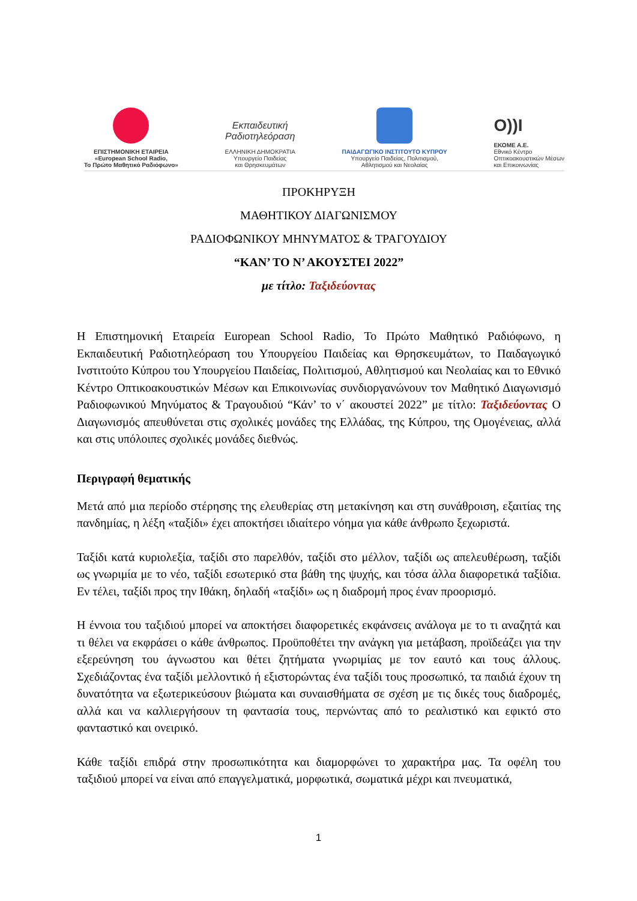ΕΠΙΣΤΗΜΟΝΙΚΗ ΕΤΑΙΡΕΙΑ
«European School Radio,
Το Πρώτο Μαθητικό Ραδιόφωνο»
Εκπαιδευτική
Ραδιοτηλεόραση
ΕΛΛΗΝΙΚΗ ΔΗΜΟΚΡΑΤΙΑ
Υπουργείο Παιδείας
και Θρησκευμάτων
ΠΑΙΔΑΓΩΓΙΚΟ ΙΝΣΤΙΤΟΥΤΟ ΚΥΠΡΟΥ
Υπουργείο Παιδείας, Πολιτισμού,
Αθλητισμού και Νεολαίας
O))I
ΕΚΟΜΕ Α.Ε.
Εθνικό Κέντρο
Οπτικοακουστικών Μέσων
και Επικοινωνίας
ΠΡΟΚΗΡΥΞΗ
ΜΑΘΗΤΙΚΟΥ ΔΙΑΓΩΝΙΣΜΟΥ
ΡΑΔΙΟΦΩΝΙΚΟΥ ΜΗΝΥΜΑΤΟΣ & ΤΡΑΓΟΥΔΙΟΥ
“ΚΑΝ’ ΤΟ Ν’ ΑΚΟΥΣΤΕΙ 2022”
με τίτλο: Ταξιδεύοντας
Η Επιστημονική Εταιρεία European School Radio, Το Πρώτο Μαθητικό Ραδιόφωνο, η Εκπαιδευτική Ραδιοτηλεόραση του Υπουργείου Παιδείας και Θρησκευμάτων, το Παιδαγωγικό Ινστιτούτο Κύπρου του Υπουργείου Παιδείας, Πολιτισμού, Αθλητισμού και Νεολαίας και το Εθνικό Κέντρο Οπτικοακουστικών Μέσων και Επικοινωνίας συνδιοργανώνουν τον Μαθητικό Διαγωνισμό Ραδιοφωνικού Μηνύματος & Τραγουδιού “Κάν’ το ν΄ ακουστεί 2022” με τίτλο: Ταξιδεύοντας Ο Διαγωνισμός απευθύνεται στις σχολικές μονάδες της Ελλάδας, της Κύπρου, της Ομογένειας, αλλά και στις υπόλοιπες σχολικές μονάδες διεθνώς.
Περιγραφή θεματικής
Μετά από μια περίοδο στέρησης της ελευθερίας στη μετακίνηση και στη συνάθροιση, εξαιτίας της πανδημίας, η λέξη «ταξίδι» έχει αποκτήσει ιδιαίτερο νόημα για κάθε άνθρωπο ξεχωριστά.
Ταξίδι κατά κυριολεξία, ταξίδι στο παρελθόν, ταξίδι στο μέλλον, ταξίδι ως απελευθέρωση, ταξίδι ως γνωριμία με το νέο, ταξίδι εσωτερικό στα βάθη της ψυχής, και τόσα άλλα διαφορετικά ταξίδια. Εν τέλει, ταξίδι προς την Ιθάκη, δηλαδή «ταξίδι» ως η διαδρομή προς έναν προορισμό.
Η έννοια του ταξιδιού μπορεί να αποκτήσει διαφορετικές εκφάνσεις ανάλογα με το τι αναζητά και τι θέλει να εκφράσει ο κάθε άνθρωπος. Προϋποθέτει την ανάγκη για μετάβαση, προϊδεάζει για την εξερεύνηση του άγνωστου και θέτει ζητήματα γνωριμίας με τον εαυτό και τους άλλους. Σχεδιάζοντας ένα ταξίδι μελλοντικό ή εξιστορώντας ένα ταξίδι τους προσωπικό, τα παιδιά έχουν τη δυνατότητα να εξωτερικεύσουν βιώματα και συναισθήματα σε σχέση με τις δικές τους διαδρομές, αλλά και να καλλιεργήσουν τη φαντασία τους, περνώντας από το ρεαλιστικό και εφικτό στο φανταστικό και ονειρικό.
Κάθε ταξίδι επιδρά στην προσωπικότητα και διαμορφώνει το χαρακτήρα μας. Τα οφέλη του ταξιδιού μπορεί να είναι από επαγγελματικά, μορφωτικά, σωματικά μέχρι και πνευματικά,
1